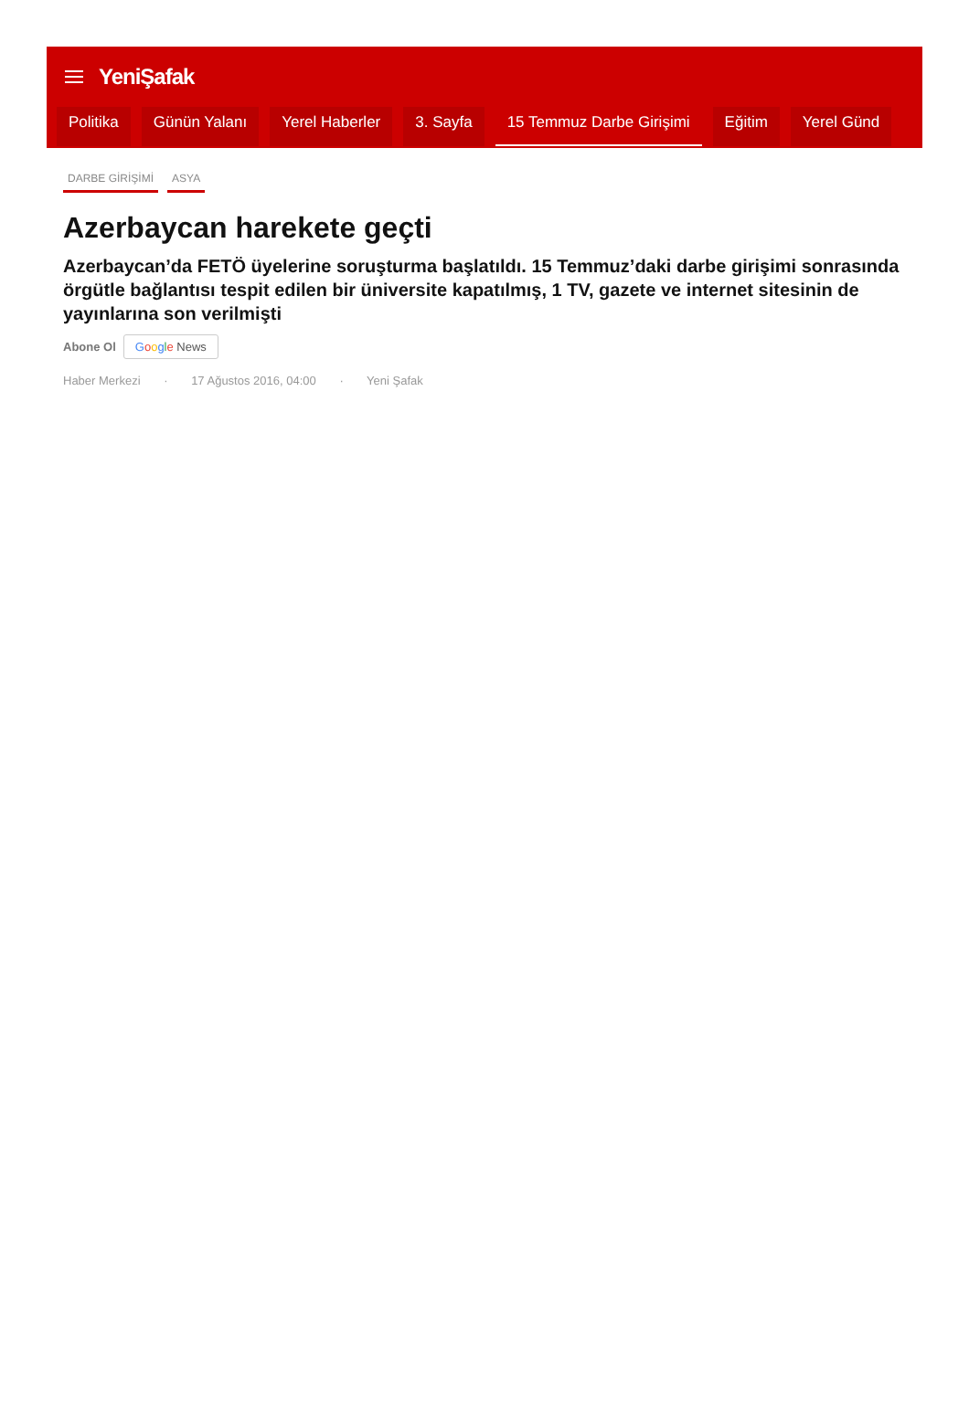YeniŞafak
Politika Günün Yalanı Yerel Haberler 3. Sayfa 15 Temmuz Darbe Girişimi Eğitim Yerel Günd
DARBE GİRİŞİMİ ASYA
Azerbaycan harekete geçti
Azerbaycan’da FETÖ üyelerine soruşturma başlatıldı. 15 Temmuz’daki darbe girişimi sonrasında örgütle bağlantısı tespit edilen bir üniversite kapatılmış, 1 TV, gazete ve internet sitesinin de yayınlarına son verilmişti
Abone Ol Google News
Haber Merkezi · 17 Ağustos 2016, 04:00 · Yeni Şafak